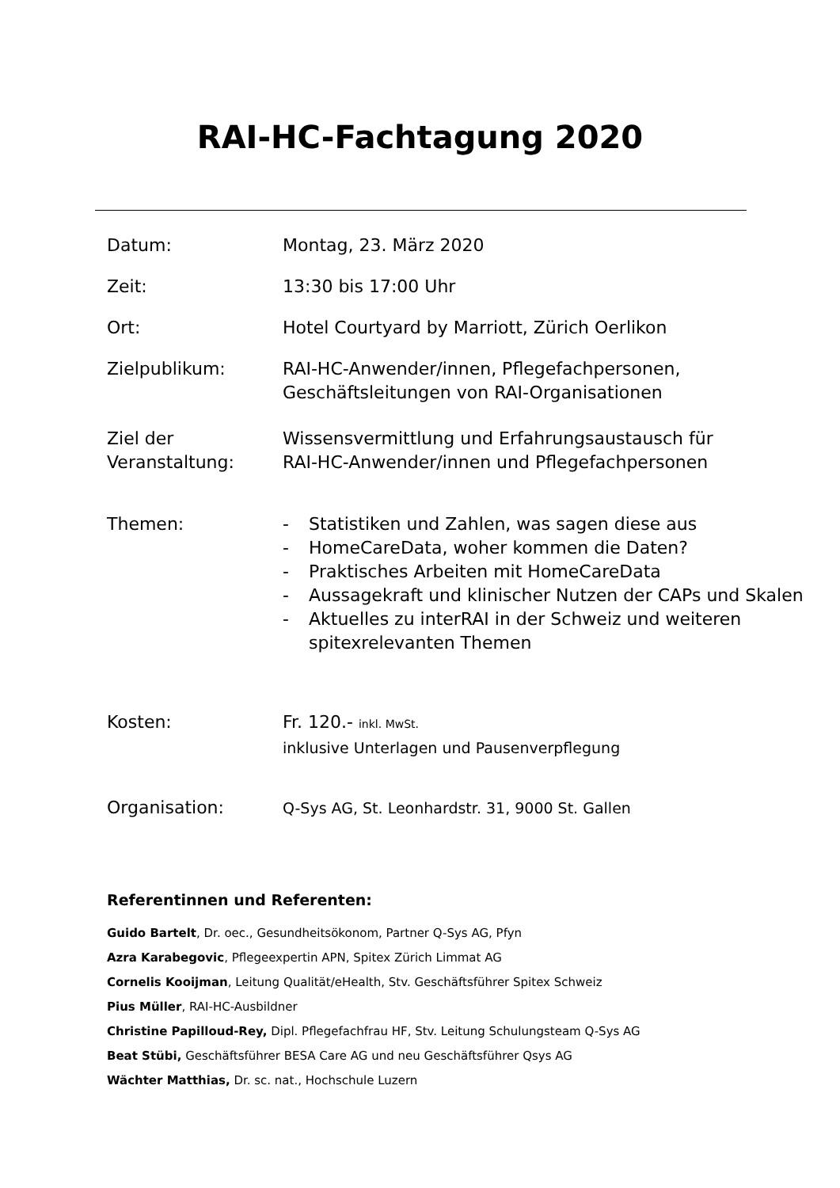RAI-HC-Fachtagung 2020
Datum: Montag, 23. März 2020
Zeit: 13:30 bis 17:00 Uhr
Ort: Hotel Courtyard by Marriott, Zürich Oerlikon
Zielpublikum: RAI-HC-Anwender/innen, Pflegefachpersonen,
Geschäftsleitungen von RAI-Organisationen
Ziel der
Veranstaltung:
Wissensvermittlung und Erfahrungsaustausch für
RAI-HC-Anwender/innen und Pflegefachpersonen
Themen: - Statistiken und Zahlen, was sagen diese aus
- HomeCareData, woher kommen die Daten?
- Praktisches Arbeiten mit HomeCareData
- Aussagekraft und klinischer Nutzen der CAPs und Skalen
- Aktuelles zu interRAI in der Schweiz und weiteren spitexrelevanten Themen
Kosten: Fr. 120.- inkl. MwSt.
inklusive Unterlagen und Pausenverpflegung
Organisation:
Q-Sys AG, St. Leonhardstr. 31, 9000 St. Gallen
Referentinnen und Referenten:
Guido Bartelt, Dr. oec., Gesundheitsökonom, Partner Q-Sys AG, Pfyn
Azra Karabegovic, Pflegeexpertin APN, Spitex Zürich Limmat AG
Cornelis Kooijman, Leitung Qualität/eHealth, Stv. Geschäftsführer Spitex Schweiz
Pius Müller, RAI-HC-Ausbildner
Christine Papilloud-Rey, Dipl. Pflegefachfrau HF, Stv. Leitung Schulungsteam Q-Sys AG
Beat Stübi, Geschäftsführer BESA Care AG und neu Geschäftsführer Qsys AG
Wächter Matthias, Dr. sc. nat., Hochschule Luzern